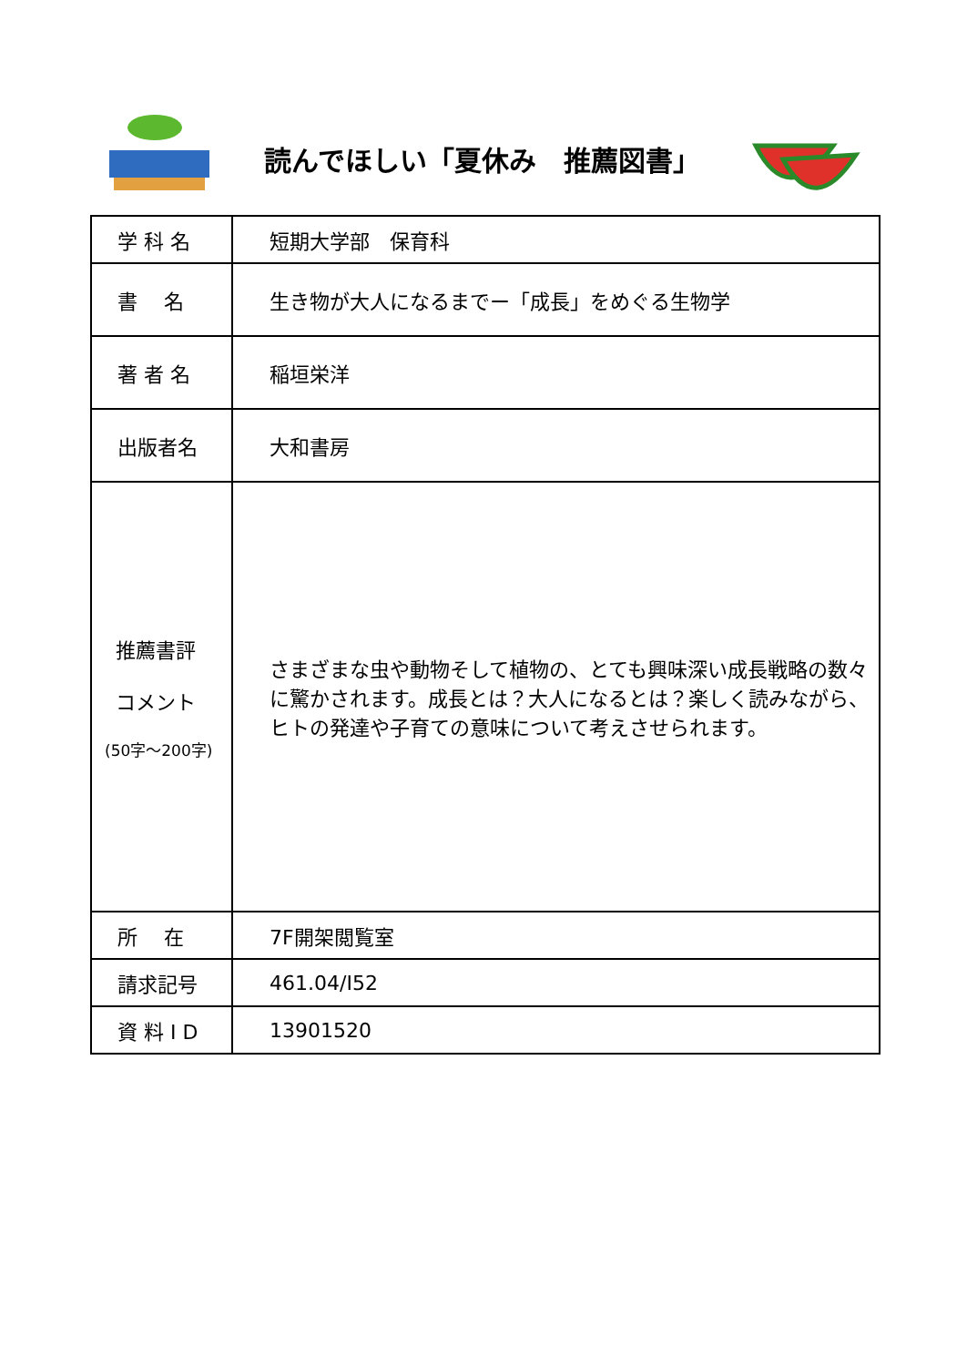読んでほしい「夏休み　推薦図書」
| 学 科 名 | 短期大学部 保育科 |
| 書 名 | 生き物が大人になるまでー「成長」をめぐる生物学 |
| 著 者 名 | 稲垣栄洋 |
| 出版者名 | 大和書房 |
| 推薦書評 コメント (50字～200字) | さまざまな虫や動物そして植物の、とても興味深い成長戦略の数々に驚かされます。成長とは？大人になるとは？楽しく読みながら、ヒトの発達や子育ての意味について考えさせられます。 |
| 所 在 | 7F開架閲覧室 |
| 請求記号 | 461.04/I52 |
| 資 料 I D | 13901520 |